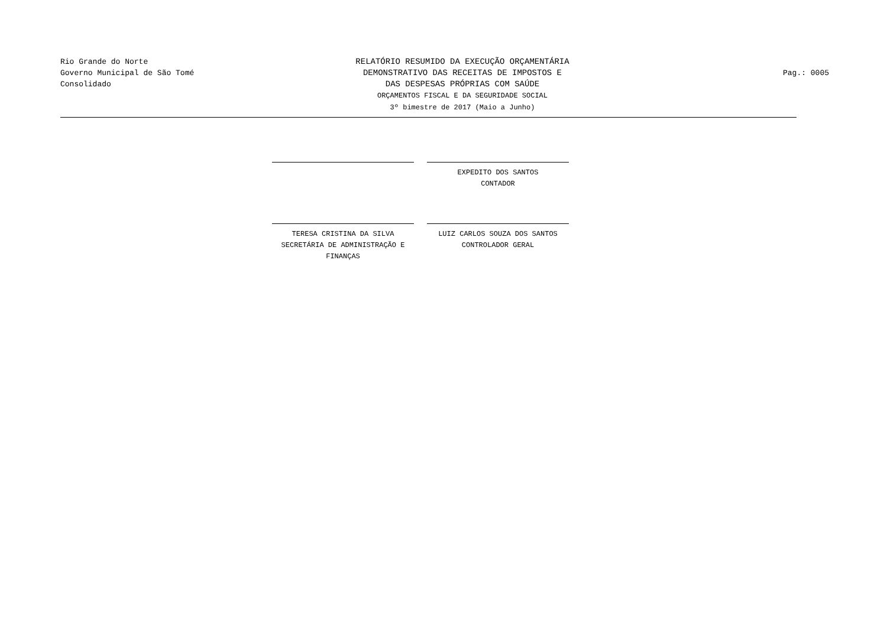Rio Grande do Norte
Governo Municipal de São Tomé
Consolidado
RELATÓRIO RESUMIDO DA EXECUÇÃO ORÇAMENTÁRIA
DEMONSTRATIVO DAS RECEITAS DE IMPOSTOS E
DAS DESPESAS PRÓPRIAS COM SAÚDE
ORÇAMENTOS FISCAL E DA SEGURIDADE SOCIAL
3º bimestre de 2017 (Maio a Junho)
Pag.: 0005
EXPEDITO DOS SANTOS
CONTADOR
TERESA CRISTINA DA SILVA
SECRETÁRIA DE ADMINISTRAÇÃO E FINANÇAS
LUIZ CARLOS SOUZA DOS SANTOS
CONTROLADOR GERAL